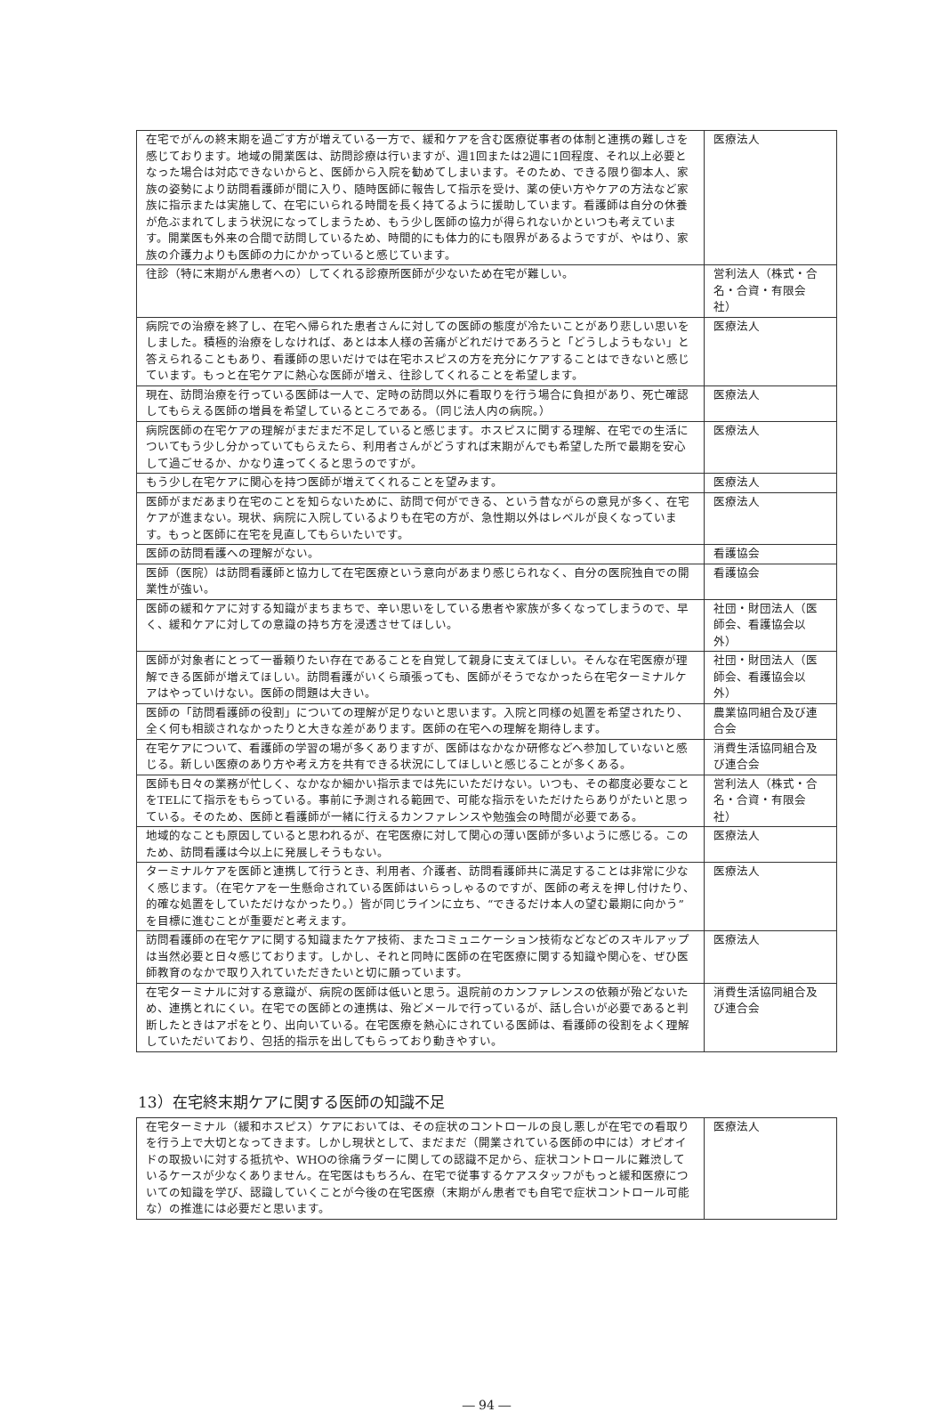| 在宅でがんの終末期を過ごす方が増えている一方で、緩和ケアを含む医療従事者の体制と連携の難しさを感じております。地域の開業医は、訪問診療は行いますが、週1回または2週に1回程度、それ以上必要となった場合は対応できないからと、医師から入院を勧めてしまいます。そのため、できる限り御本人、家族の姿勢により訪問看護師が間に入り、随時医師に報告して指示を受け、薬の使い方やケアの方法など家族に指示または実施して、在宅にいられる時間を長く持てるように援助しています。看護師は自分の休養が危ぶまれてしまう状況になってしまうため、もう少し医師の協力が得られないかといつも考えています。開業医も外来の合間で訪問しているため、時間的にも体力的にも限界があるようですが、やはり、家族の介護力よりも医師の力にかかっていると感じています。 | 医療法人 |
| 往診（特に末期がん患者への）してくれる診療所医師が少ないため在宅が難しい。 | 営利法人（株式・合名・合資・有限会社） |
| 病院での治療を終了し、在宅へ帰られた患者さんに対しての医師の態度が冷たいことがあり悲しい思いをしました。積極的治療をしなければ、あとは本人様の苦痛がどれだけであろうと「どうしようもない」と答えられることもあり、看護師の思いだけでは在宅ホスピスの方を充分にケアすることはできないと感じています。もっと在宅ケアに熱心な医師が増え、往診してくれることを希望します。 | 医療法人 |
| 現在、訪問治療を行っている医師は一人で、定時の訪問以外に看取りを行う場合に負担があり、死亡確認してもらえる医師の増員を希望しているところである。（同じ法人内の病院。） | 医療法人 |
| 病院医師の在宅ケアの理解がまだまだ不足していると感じます。ホスピスに関する理解、在宅での生活についてもう少し分かっていてもらえたら、利用者さんがどうすれば末期がんでも希望した所で最期を安心して過ごせるか、かなり違ってくると思うのですが。 | 医療法人 |
| もう少し在宅ケアに関心を持つ医師が増えてくれることを望みます。 | 医療法人 |
| 医師がまだあまり在宅のことを知らないために、訪問で何ができる、という昔ながらの意見が多く、在宅ケアが進まない。現状、病院に入院しているよりも在宅の方が、急性期以外はレベルが良くなっています。もっと医師に在宅を見直してもらいたいです。 | 医療法人 |
| 医師の訪問看護への理解がない。 | 看護協会 |
| 医師（医院）は訪問看護師と協力して在宅医療という意向があまり感じられなく、自分の医院独自での開業性が強い。 | 看護協会 |
| 医師の緩和ケアに対する知識がまちまちで、辛い思いをしている患者や家族が多くなってしまうので、早く、緩和ケアに対しての意識の持ち方を浸透させてほしい。 | 社団・財団法人（医師会、看護協会以外） |
| 医師が対象者にとって一番頼りたい存在であることを自覚して親身に支えてほしい。そんな在宅医療が理解できる医師が増えてほしい。訪問看護がいくら頑張っても、医師がそうでなかったら在宅ターミナルケアはやっていけない。医師の問題は大きい。 | 社団・財団法人（医師会、看護協会以外） |
| 医師の「訪問看護師の役割」についての理解が足りないと思います。入院と同様の処置を希望されたり、全く何も相談されなかったりと大きな差があります。医師の在宅への理解を期待します。 | 農業協同組合及び連合会 |
| 在宅ケアについて、看護師の学習の場が多くありますが、医師はなかなか研修などへ参加していないと感じる。新しい医療のあり方や考え方を共有できる状況にしてほしいと感じることが多くある。 | 消費生活協同組合及び連合会 |
| 医師も日々の業務が忙しく、なかなか細かい指示までは先にいただけない。いつも、その都度必要なことをTELにて指示をもらっている。事前に予測される範囲で、可能な指示をいただけたらありがたいと思っている。そのため、医師と看護師が一緒に行えるカンファレンスや勉強会の時間が必要である。 | 営利法人（株式・合名・合資・有限会社） |
| 地域的なことも原因していると思われるが、在宅医療に対して関心の薄い医師が多いように感じる。このため、訪問看護は今以上に発展しそうもない。 | 医療法人 |
| ターミナルケアを医師と連携して行うとき、利用者、介護者、訪問看護師共に満足することは非常に少なく感じます。（在宅ケアを一生懸命されている医師はいらっしゃるのですが、医師の考えを押し付けたり、的確な処置をしていただけなかったり。）皆が同じラインに立ち、“できるだけ本人の望む最期に向かう”を目標に進むことが重要だと考えます。 | 医療法人 |
| 訪問看護師の在宅ケアに関する知識またケア技術、またコミュニケーション技術などなどのスキルアップは当然必要と日々感じております。しかし、それと同時に医師の在宅医療に関する知識や関心を、ぜひ医師教育のなかで取り入れていただきたいと切に願っています。 | 医療法人 |
| 在宅ターミナルに対する意識が、病院の医師は低いと思う。退院前のカンファレンスの依頼が殆どないため、連携とれにくい。在宅での医師との連携は、殆どメールで行っているが、話し合いが必要であると判断したときはアポをとり、出向いている。在宅医療を熱心にされている医師は、看護師の役割をよく理解していただいており、包括的指示を出してもらっており動きやすい。 | 消費生活協同組合及び連合会 |
13）在宅終末期ケアに関する医師の知識不足
| 在宅ターミナル（緩和ホスピス）ケアにおいては、その症状のコントロールの良し悪しが在宅での看取りを行う上で大切となってきます。しかし現状として、まだまだ（開業されている医師の中には）オピオイドの取扱いに対する抵抗や、WHOの徐痛ラダーに関しての認識不足から、症状コントロールに難渋しているケースが少なくありません。在宅医はもちろん、在宅で従事するケアスタッフがもっと緩和医療についての知識を学び、認識していくことが今後の在宅医療（末期がん患者でも自宅で症状コントロール可能な）の推進には必要だと思います。 | 医療法人 |
― 94 ―